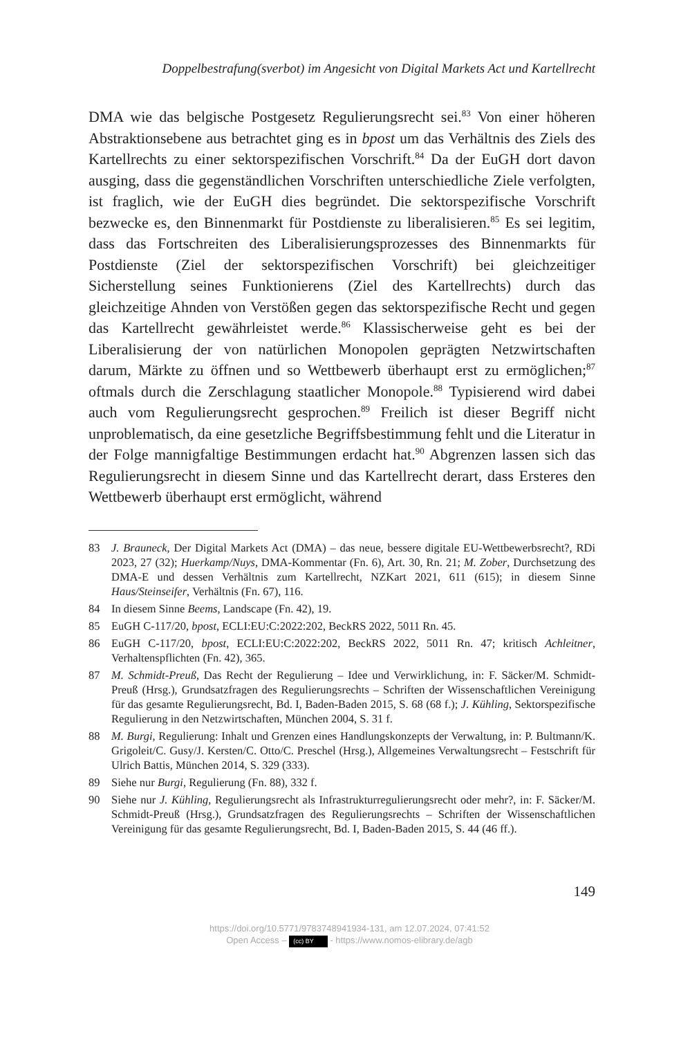Doppelbestrafung(sverbot) im Angesicht von Digital Markets Act und Kartellrecht
DMA wie das belgische Postgesetz Regulierungsrecht sei.<sup>83</sup> Von einer höheren Abstraktionsebene aus betrachtet ging es in bpost um das Verhältnis des Ziels des Kartellrechts zu einer sektorspezifischen Vorschrift.<sup>84</sup> Da der EuGH dort davon ausging, dass die gegenständlichen Vorschriften unterschiedliche Ziele verfolgten, ist fraglich, wie der EuGH dies begründet. Die sektorspezifische Vorschrift bezwecke es, den Binnenmarkt für Postdienste zu liberalisieren.<sup>85</sup> Es sei legitim, dass das Fortschreiten des Liberalisierungsprozesses des Binnenmarkts für Postdienste (Ziel der sektorspezifischen Vorschrift) bei gleichzeitiger Sicherstellung seines Funktionierens (Ziel des Kartellrechts) durch das gleichzeitige Ahnden von Verstößen gegen das sektorspezifische Recht und gegen das Kartellrecht gewährleistet werde.<sup>86</sup> Klassischerweise geht es bei der Liberalisierung der von natürlichen Monopolen geprägten Netzwirtschaften darum, Märkte zu öffnen und so Wettbewerb überhaupt erst zu ermöglichen;<sup>87</sup> oftmals durch die Zerschlagung staatlicher Monopole.<sup>88</sup> Typisierend wird dabei auch vom Regulierungsrecht gesprochen.<sup>89</sup> Freilich ist dieser Begriff nicht unproblematisch, da eine gesetzliche Begriffsbestimmung fehlt und die Literatur in der Folge mannigfaltige Bestimmungen erdacht hat.<sup>90</sup> Abgrenzen lassen sich das Regulierungsrecht in diesem Sinne und das Kartellrecht derart, dass Ersteres den Wettbewerb überhaupt erst ermöglicht, während
83 J. Brauneck, Der Digital Markets Act (DMA) – das neue, bessere digitale EU-Wettbewerbsrecht?, RDi 2023, 27 (32); Huerkamp/Nuys, DMA-Kommentar (Fn. 6), Art. 30, Rn. 21; M. Zober, Durchsetzung des DMA-E und dessen Verhältnis zum Kartellrecht, NZKart 2021, 611 (615); in diesem Sinne Haus/Steinseifer, Verhältnis (Fn. 67), 116.
84 In diesem Sinne Beems, Landscape (Fn. 42), 19.
85 EuGH C-117/20, bpost, ECLI:EU:C:2022:202, BeckRS 2022, 5011 Rn. 45.
86 EuGH C-117/20, bpost, ECLI:EU:C:2022:202, BeckRS 2022, 5011 Rn. 47; kritisch Achleitner, Verhaltenspflichten (Fn. 42), 365.
87 M. Schmidt-Preuß, Das Recht der Regulierung – Idee und Verwirklichung, in: F. Säcker/M. Schmidt-Preuß (Hrsg.), Grundsatzfragen des Regulierungsrechts – Schriften der Wissenschaftlichen Vereinigung für das gesamte Regulierungsrecht, Bd. I, Baden-Baden 2015, S. 68 (68 f.); J. Kühling, Sektorspezifische Regulierung in den Netzwirtschaften, München 2004, S. 31 f.
88 M. Burgi, Regulierung: Inhalt und Grenzen eines Handlungskonzepts der Verwaltung, in: P. Bultmann/K. Grigoleit/C. Gusy/J. Kersten/C. Otto/C. Preschel (Hrsg.), Allgemeines Verwaltungsrecht – Festschrift für Ulrich Battis, München 2014, S. 329 (333).
89 Siehe nur Burgi, Regulierung (Fn. 88), 332 f.
90 Siehe nur J. Kühling, Regulierungsrecht als Infrastrukturregulierungsrecht oder mehr?, in: F. Säcker/M. Schmidt-Preuß (Hrsg.), Grundsatzfragen des Regulierungsrechts – Schriften der Wissenschaftlichen Vereinigung für das gesamte Regulierungsrecht, Bd. I, Baden-Baden 2015, S. 44 (46 ff.).
149
https://doi.org/10.5771/9783748941934-131, am 12.07.2024, 07:41:52
Open Access – (cc) BY - https://www.nomos-elibrary.de/agb